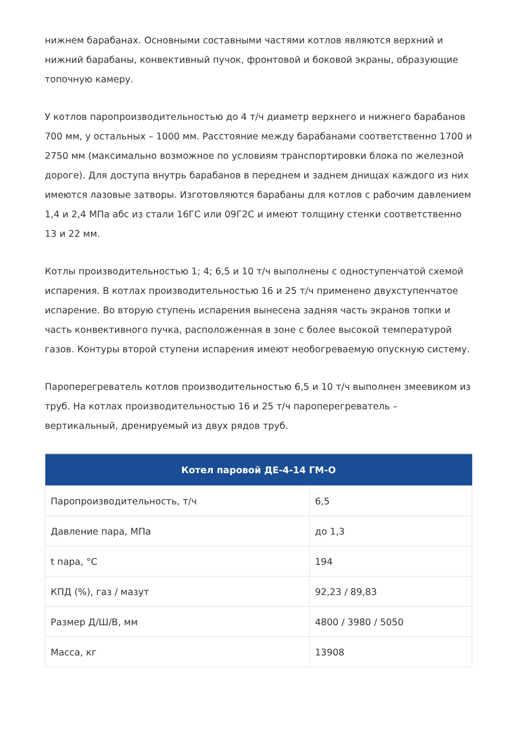нижнем барабанах. Основными составными частями котлов являются верхний и нижний барабаны, конвективный пучок, фронтовой и боковой экраны, образующие топочную камеру.
У котлов паропроизводительностью до 4 т/ч диаметр верхнего и нижнего барабанов 700 мм, у остальных – 1000 мм. Расстояние между барабанами соответственно 1700 и 2750 мм (максимально возможное по условиям транспортировки блока по железной дороге). Для доступа внутрь барабанов в переднем и заднем днищах каждого из них имеются лазовые затворы. Изготовляются барабаны для котлов с рабочим давлением 1,4 и 2,4 МПа абс из стали 16ГС или 09Г2С и имеют толщину стенки соответственно 13 и 22 мм.
Котлы производительностью 1; 4; 6,5 и 10 т/ч выполнены с одноступенчатой схемой испарения. В котлах производительностью 16 и 25 т/ч применено двухступенчатое испарение. Во вторую ступень испарения вынесена задняя часть экранов топки и часть конвективного пучка, расположенная в зоне с более высокой температурой газов. Контуры второй ступени испарения имеют необогреваемую опускную систему.
Пароперегреватель котлов производительностью 6,5 и 10 т/ч выполнен змеевиком из труб. На котлах производительностью 16 и 25 т/ч пароперегреватель – вертикальный, дренируемый из двух рядов труб.
| Котел паровой ДЕ-4-14 ГМ-О | |
| --- | --- |
| Паропроизводительность, т/ч | 6,5 |
| Давление пара, МПа | до 1,3 |
| t пара, °C | 194 |
| КПД (%), газ / мазут | 92,23 / 89,83 |
| Размер Д/Ш/В, мм | 4800 / 3980 / 5050 |
| Масса, кг | 13908 |